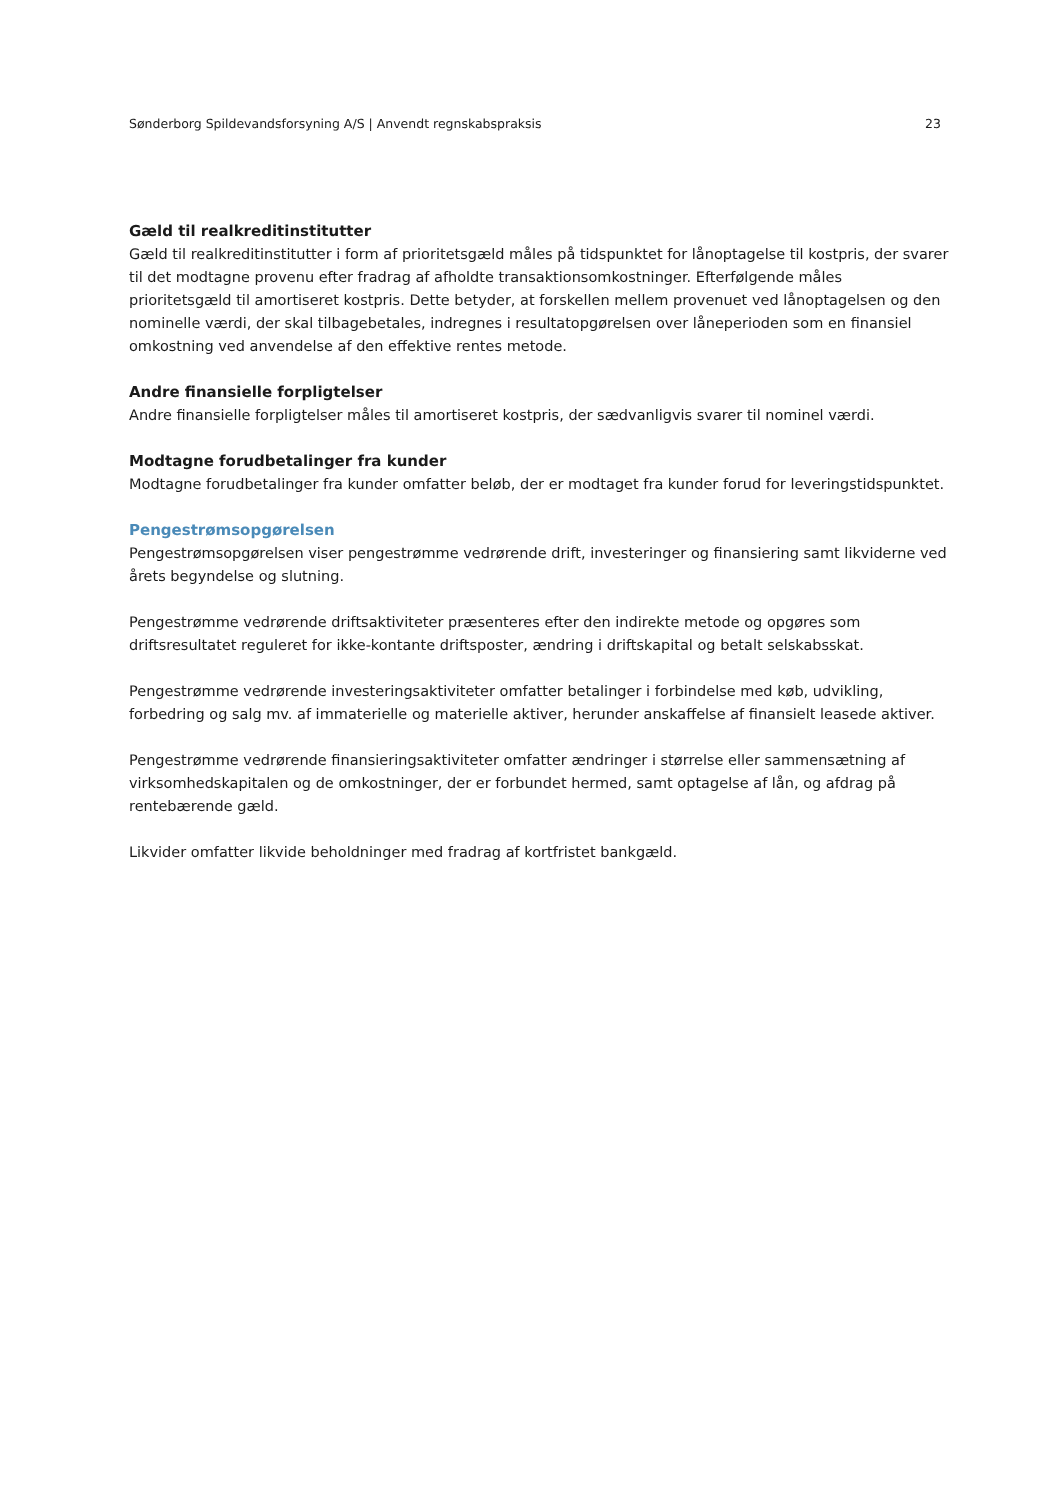Sønderborg Spildevandsforsyning A/S | Anvendt regnskabspraksis 23
Gæld til realkreditinstitutter
Gæld til realkreditinstitutter i form af prioritetsgæld måles på tidspunktet for lånoptagelse til kostpris, der svarer til det modtagne provenu efter fradrag af afholdte transaktionsomkostninger. Efterfølgende måles prioritetsgæld til amortiseret kostpris. Dette betyder, at forskellen mellem provenuet ved lånoptagelsen og den nominelle værdi, der skal tilbagebetales, indregnes i resultatopgørelsen over låneperioden som en finansiel omkostning ved anvendelse af den effektive rentes metode.
Andre finansielle forpligtelser
Andre finansielle forpligtelser måles til amortiseret kostpris, der sædvanligvis svarer til nominel værdi.
Modtagne forudbetalinger fra kunder
Modtagne forudbetalinger fra kunder omfatter beløb, der er modtaget fra kunder forud for leveringstidspunktet.
Pengestrømsopgørelsen
Pengestrømsopgørelsen viser pengestrømme vedrørende drift, investeringer og finansiering samt likviderne ved årets begyndelse og slutning.
Pengestrømme vedrørende driftsaktiviteter præsenteres efter den indirekte metode og opgøres som driftsresultatet reguleret for ikke-kontante driftsposter, ændring i driftskapital og betalt selskabsskat.
Pengestrømme vedrørende investeringsaktiviteter omfatter betalinger i forbindelse med køb, udvikling, forbedring og salg mv. af immaterielle og materielle aktiver, herunder anskaffelse af finansielt leasede aktiver.
Pengestrømme vedrørende finansieringsaktiviteter omfatter ændringer i størrelse eller sammensætning af virksomhedskapitalen og de omkostninger, der er forbundet hermed, samt optagelse af lån, og afdrag på rentebærende gæld.
Likvider omfatter likvide beholdninger med fradrag af kortfristet bankgæld.